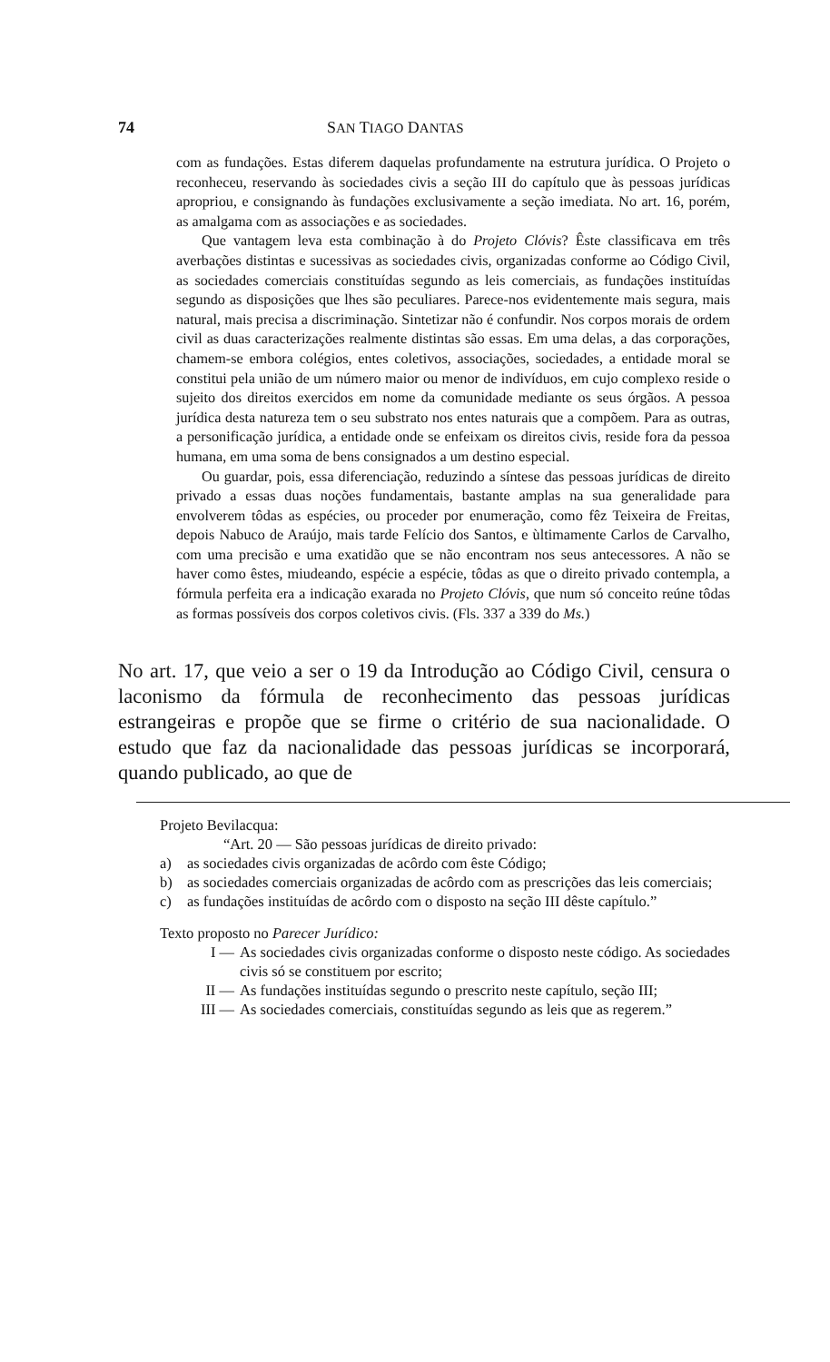74 SAN TIAGO DANTAS
com as fundações. Estas diferem daquelas profundamente na estrutura jurídica. O Projeto o reconheceu, reservando às sociedades civis a seção III do capítulo que às pessoas jurídicas apropriou, e consignando às fundações exclusivamente a seção imediata. No art. 16, porém, as amalgama com as associações e as sociedades.
Que vantagem leva esta combinação à do Projeto Clóvis? Êste classificava em três averbações distintas e sucessivas as sociedades civis, organizadas conforme ao Código Civil, as sociedades comerciais constituídas segundo as leis comerciais, as fundações instituídas segundo as disposições que lhes são peculiares. Parece-nos evidentemente mais segura, mais natural, mais precisa a discriminação. Sintetizar não é confundir. Nos corpos morais de ordem civil as duas caracterizações realmente distintas são essas. Em uma delas, a das corporações, chamem-se embora colégios, entes coletivos, associações, sociedades, a entidade moral se constitui pela união de um número maior ou menor de indivíduos, em cujo complexo reside o sujeito dos direitos exercidos em nome da comunidade mediante os seus órgãos. A pessoa jurídica desta natureza tem o seu substrato nos entes naturais que a compõem. Para as outras, a personificação jurídica, a entidade onde se enfeixam os direitos civis, reside fora da pessoa humana, em uma soma de bens consignados a um destino especial.
Ou guardar, pois, essa diferenciação, reduzindo a síntese das pessoas jurídicas de direito privado a essas duas noções fundamentais, bastante amplas na sua generalidade para envolverem tôdas as espécies, ou proceder por enumeração, como fêz Teixeira de Freitas, depois Nabuco de Araújo, mais tarde Felício dos Santos, e ùltimamente Carlos de Carvalho, com uma precisão e uma exatidão que se não encontram nos seus antecessores. A não se haver como êstes, miudeando, espécie a espécie, tôdas as que o direito privado contempla, a fórmula perfeita era a indicação exarada no Projeto Clóvis, que num só conceito reúne tôdas as formas possíveis dos corpos coletivos civis. (Fls. 337 a 339 do Ms.)
No art. 17, que veio a ser o 19 da Introdução ao Código Civil, censura o laconismo da fórmula de reconhecimento das pessoas jurídicas estrangeiras e propõe que se firme o critério de sua nacionalidade. O estudo que faz da nacionalidade das pessoas jurídicas se incorporará, quando publicado, ao que de
Projeto Bevilacqua:
“Art. 20 — São pessoas jurídicas de direito privado:
a) as sociedades civis organizadas de acôrdo com êste Código;
b) as sociedades comerciais organizadas de acôrdo com as prescrições das leis comerciais;
c) as fundações instituídas de acôrdo com o disposto na seção III dêste capítulo.”
Texto proposto no Parecer Jurídico:
I — As sociedades civis organizadas conforme o disposto neste código. As sociedades civis só se constituem por escrito;
II — As fundações instituídas segundo o prescrito neste capítulo, seção III;
III — As sociedades comerciais, constituídas segundo as leis que as regerem.”